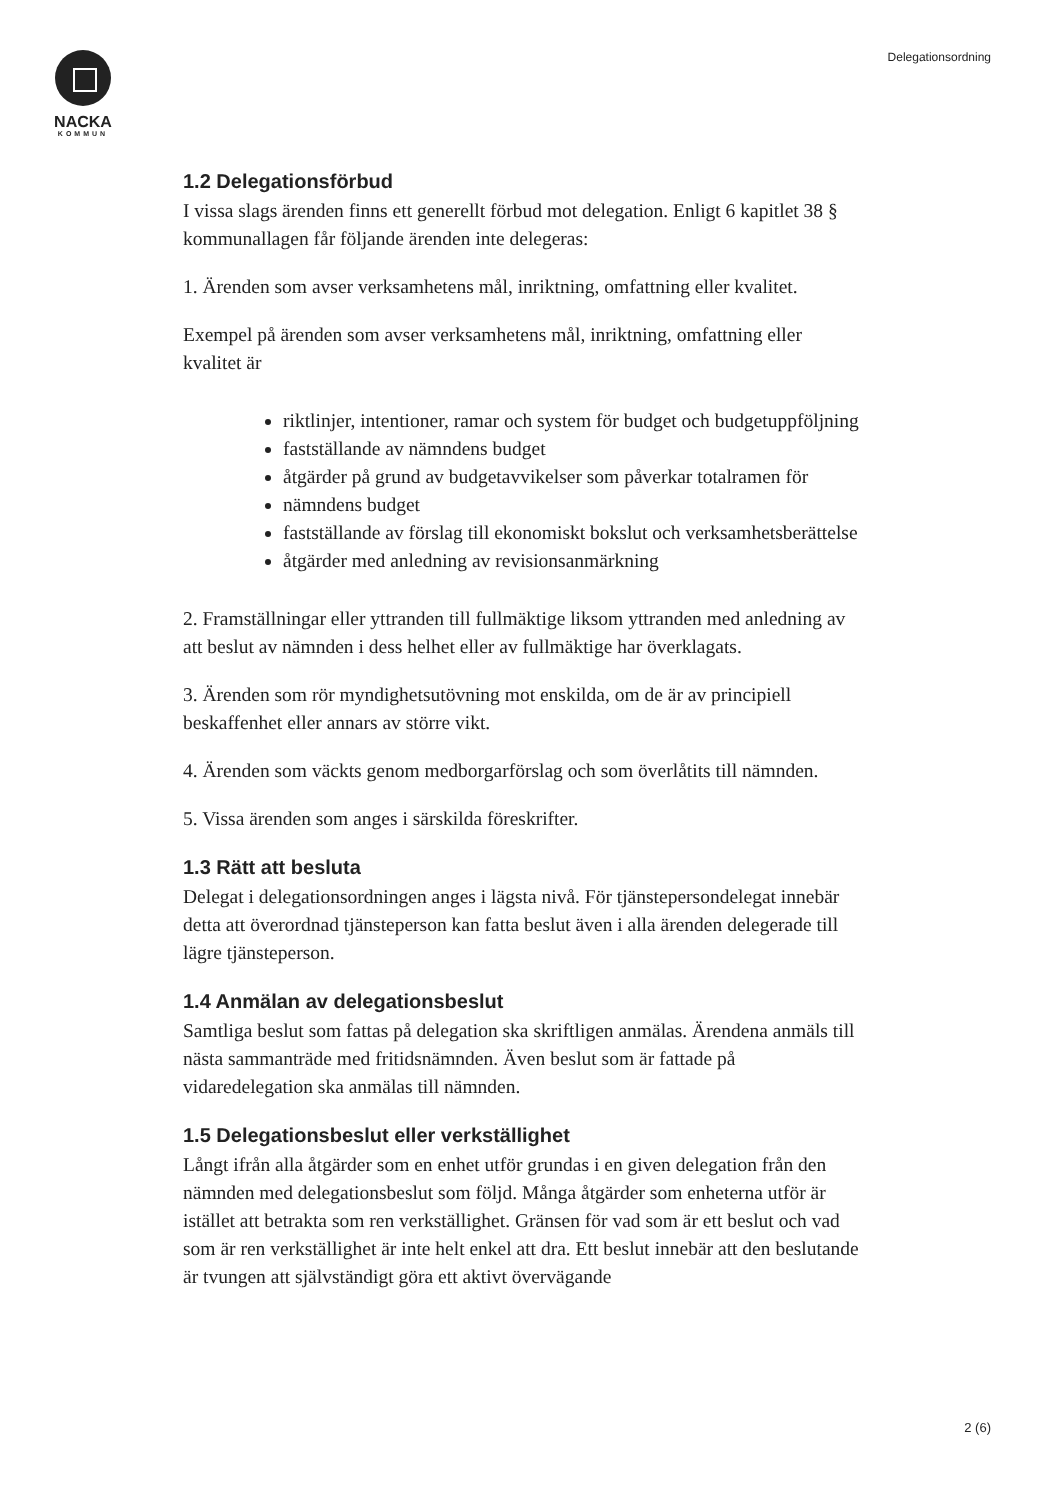NACKA
KOMMUN
Delegationsordning
1.2 Delegationsförbud
I vissa slags ärenden finns ett generellt förbud mot delegation. Enligt 6 kapitlet 38 § kommunallagen får följande ärenden inte delegeras:
1. Ärenden som avser verksamhetens mål, inriktning, omfattning eller kvalitet.
Exempel på ärenden som avser verksamhetens mål, inriktning, omfattning eller kvalitet är
riktlinjer, intentioner, ramar och system för budget och budgetuppföljning
fastställande av nämndens budget
åtgärder på grund av budgetavvikelser som påverkar totalramen för
nämndens budget
fastställande av förslag till ekonomiskt bokslut och verksamhetsberättelse
åtgärder med anledning av revisionsanmärkning
2. Framställningar eller yttranden till fullmäktige liksom yttranden med anledning av att beslut av nämnden i dess helhet eller av fullmäktige har överklagats.
3. Ärenden som rör myndighetsutövning mot enskilda, om de är av principiell beskaffenhet eller annars av större vikt.
4. Ärenden som väckts genom medborgarförslag och som överlåtits till nämnden.
5. Vissa ärenden som anges i särskilda föreskrifter.
1.3 Rätt att besluta
Delegat i delegationsordningen anges i lägsta nivå. För tjänstepersondelegat innebär detta att överordnad tjänsteperson kan fatta beslut även i alla ärenden delegerade till lägre tjänsteperson.
1.4 Anmälan av delegationsbeslut
Samtliga beslut som fattas på delegation ska skriftligen anmälas. Ärendena anmäls till nästa sammanträde med fritidsnämnden. Även beslut som är fattade på vidaredelegation ska anmälas till nämnden.
1.5 Delegationsbeslut eller verkställighet
Långt ifrån alla åtgärder som en enhet utför grundas i en given delegation från den nämnden med delegationsbeslut som följd. Många åtgärder som enheterna utför är istället att betrakta som ren verkställighet. Gränsen för vad som är ett beslut och vad som är ren verkställighet är inte helt enkel att dra. Ett beslut innebär att den beslutande är tvungen att självständigt göra ett aktivt övervägande
2 (6)